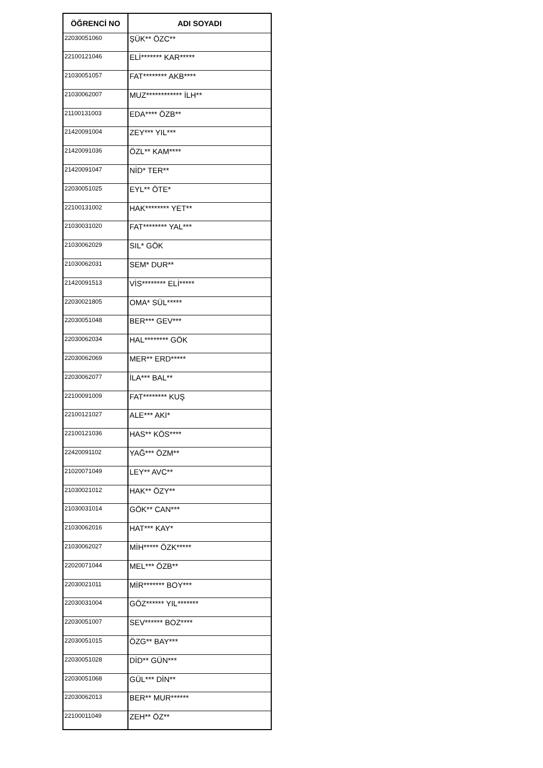| ÖĞRENCİ NO | ADI SOYADI |
| --- | --- |
| 22030051060 | ŞÜK** ÖZC** |
| 22100121046 | ELİ******* KAR***** |
| 21030051057 | FAT******** AKB**** |
| 21030062007 | MUZ************ İLH** |
| 21100131003 | EDA**** ÖZB** |
| 21420091004 | ZEY*** YIL*** |
| 21420091036 | ÖZL** KAM**** |
| 21420091047 | NİD* TER** |
| 22030051025 | EYL** ÖTE* |
| 22100131002 | HAK******** YET** |
| 21030031020 | FAT******** YAL*** |
| 21030062029 | SIL* GÖK |
| 21030062031 | SEM* DUR** |
| 21420091513 | VİS******** ELİ***** |
| 22030021805 | OMA* SÜL***** |
| 22030051048 | BER*** GEV*** |
| 22030062034 | HAL******** GÖK |
| 22030062069 | MER** ERD***** |
| 22030062077 | İLA*** BAL** |
| 22100091009 | FAT******** KUŞ |
| 22100121027 | ALE*** AKI* |
| 22100121036 | HAS** KÖS**** |
| 22420091102 | YAĞ*** ÖZM** |
| 21020071049 | LEY** AVC** |
| 21030021012 | HAK** ÖZY** |
| 21030031014 | GÖK** CAN*** |
| 21030062016 | HAT*** KAY* |
| 21030062027 | MİH***** ÖZK***** |
| 22020071044 | MEL*** ÖZB** |
| 22030021011 | MİR******* BOY*** |
| 22030031004 | GÖZ****** YIL******* |
| 22030051007 | SEV****** BOZ**** |
| 22030051015 | ÖZG** BAY*** |
| 22030051028 | DİD** GÜN*** |
| 22030051068 | GÜL*** DİN** |
| 22030062013 | BER** MUR****** |
| 22100011049 | ZEH** ÖZ** |